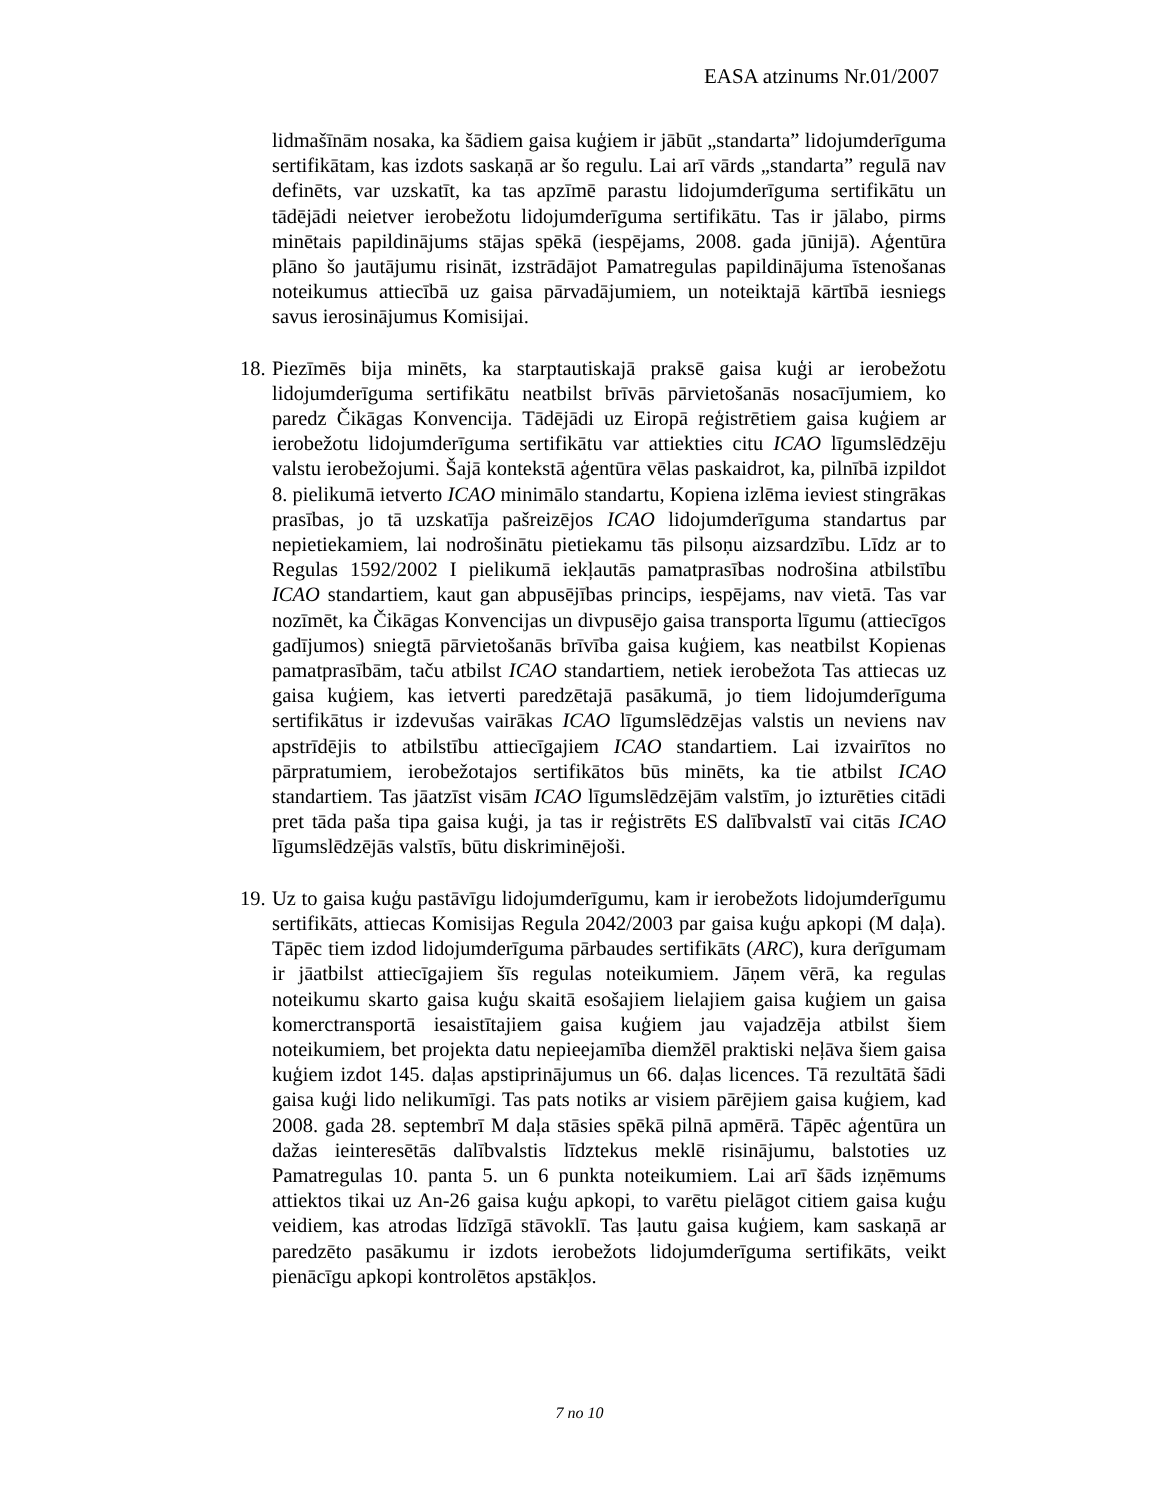EASA atzinums Nr.01/2007
lidmašīnām nosaka, ka šādiem gaisa kuģiem ir jābūt „standarta” lidojumderīguma sertifikātam, kas izdots saskaņā ar šo regulu. Lai arī vārds „standarta” regulā nav definēts, var uzskatīt, ka tas apzīmē parastu lidojumderīguma sertifikātu un tādējādi neietver ierobežotu lidojumderīguma sertifikātu. Tas ir jālabo, pirms minētais papildinājums stājas spēkā (iespējams, 2008. gada jūnijā). Aģentūra plāno šo jautājumu risināt, izstrādājot Pamatregulas papildinājuma īstenošanas noteikumus attiecībā uz gaisa pārvadājumiem, un noteiktajā kārtībā iesniegs savus ierosinājumus Komisijai.
18.
Piezīmēs bija minēts, ka starptautiskajā praksē gaisa kuģi ar ierobežotu lidojumderīguma sertifikātu neatbilst brīvās pārvietošanās nosacījumiem, ko paredz Čikāgas Konvencija. Tādējādi uz Eiropā reģistrētiem gaisa kuģiem ar ierobežotu lidojumderīguma sertifikātu var attiekties citu ICAO līgumslēdzēju valstu ierobežojumi. Šajā kontekstā aģentūra vēlas paskaidrot, ka, pilnībā izpildot 8. pielikumā ietverto ICAO minimālo standartu, Kopiena izlēma ieviest stingrākas prasības, jo tā uzskatīja pašreizējos ICAO lidojumderīguma standartus par nepietiekamiem, lai nodrošinātu pietiekamu tās pilsoņu aizsardzību. Līdz ar to Regulas 1592/2002 I pielikumā iekļautās pamatprasības nodrošina atbilstību ICAO standartiem, kaut gan abpusējības princips, iespējams, nav vietā. Tas var nozīmēt, ka Čikāgas Konvencijas un divpusējo gaisa transporta līgumu (attiecīgos gadījumos) sniegtā pārvietošanās brīvība gaisa kuģiem, kas neatbilst Kopienas pamatprasībām, taču atbilst ICAO standartiem, netiek ierobežota Tas attiecas uz gaisa kuģiem, kas ietverti paredzētajā pasākumā, jo tiem lidojumderīguma sertifikātus ir izdevušas vairākas ICAO līgumslēdzējas valstis un neviens nav apstrīdējis to atbilstību attiecīgajiem ICAO standartiem. Lai izvairītos no pārpratumiem, ierobežotajos sertifikātos būs minēts, ka tie atbilst ICAO standartiem. Tas jāatzīst visām ICAO līgumslēdzējām valstīm, jo izturēties citādi pret tāda paša tipa gaisa kuģi, ja tas ir reģistrēts ES dalībvalstī vai citās ICAO līgumslēdzējās valstīs, būtu diskriminējoši.
19.
Uz to gaisa kuģu pastāvīgu lidojumderīgumu, kam ir ierobežots lidojumderīgumu sertifikāts, attiecas Komisijas Regula 2042/2003 par gaisa kuģu apkopi (M daļa). Tāpēc tiem izdod lidojumderīguma pārbaudes sertifikāts (ARC), kura derīgumam ir jāatbilst attiecīgajiem šīs regulas noteikumiem. Jāņem vērā, ka regulas noteikumu skarto gaisa kuģu skaitā esošajiem lielajiem gaisa kuģiem un gaisa komerctransportā iesaistītajiem gaisa kuģiem jau vajadzēja atbilst šiem noteikumiem, bet projekta datu nepieejamība diemžēl praktiski neļāva šiem gaisa kuģiem izdot 145. daļas apstiprinājumus un 66. daļas licences. Tā rezultātā šādi gaisa kuģi lido nelikumīgi. Tas pats notiks ar visiem pārējiem gaisa kuģiem, kad 2008. gada 28. septembrī M daļa stāsies spēkā pilnā apmērā. Tāpēc aģentūra un dažas ieinteresētās dalībvalstis līdztekus meklē risinājumu, balstoties uz Pamatregulas 10. panta 5. un 6 punkta noteikumiem. Lai arī šāds izņēmums attiektos tikai uz An-26 gaisa kuģu apkopi, to varētu pielāgot citiem gaisa kuģu veidiem, kas atrodas līdzīgā stāvoklī. Tas ļautu gaisa kuģiem, kam saskaņā ar paredzēto pasākumu ir izdots ierobežots lidojumderīguma sertifikāts, veikt pienācīgu apkopi kontrolētos apstākļos.
7 no 10